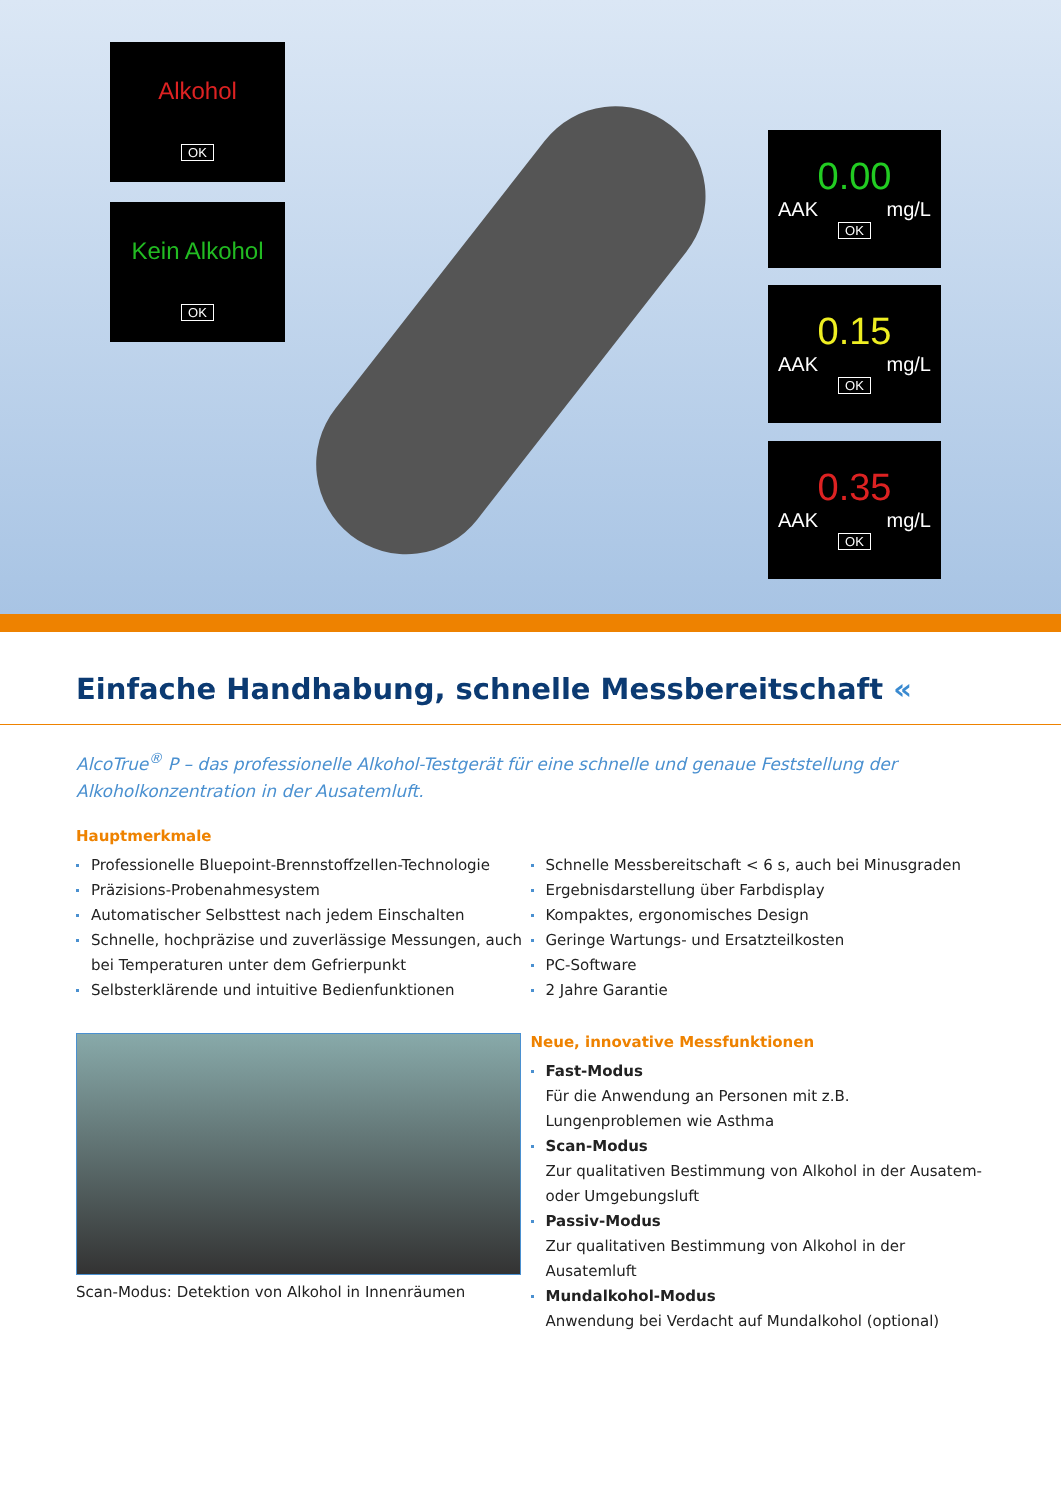Alkohol
OK
Kein Alkohol
OK
0.00
AAK mg/L
OK
0.15
AAK mg/L
OK
0.35
AAK mg/L
OK
Einfache Handhabung, schnelle Messbereitschaft «
AlcoTrue<sup>®</sup> P – das professionelle Alkohol-Testgerät für eine schnelle und genaue Feststellung der Alkoholkonzentration in der Ausatemluft.
Hauptmerkmale
Professionelle Bluepoint-Brennstoffzellen-Technologie
Präzisions-Probenahmesystem
Automatischer Selbsttest nach jedem Einschalten
Schnelle, hochpräzise und zuverlässige Messungen, auch bei Temperaturen unter dem Gefrierpunkt
Selbsterklärende und intuitive Bedienfunktionen
Scan-Modus: Detektion von Alkohol in Innenräumen
Schnelle Messbereitschaft < 6 s, auch bei Minusgraden
Ergebnisdarstellung über Farbdisplay
Kompaktes, ergonomisches Design
Geringe Wartungs- und Ersatzteilkosten
PC-Software
2 Jahre Garantie
Neue, innovative Messfunktionen
Fast-Modus
Für die Anwendung an Personen mit z.B. Lungenproblemen wie Asthma
Scan-Modus
Zur qualitativen Bestimmung von Alkohol in der Ausatem- oder Umgebungsluft
Passiv-Modus
Zur qualitativen Bestimmung von Alkohol in der Ausatemluft
Mundalkohol-Modus
Anwendung bei Verdacht auf Mundalkohol (optional)